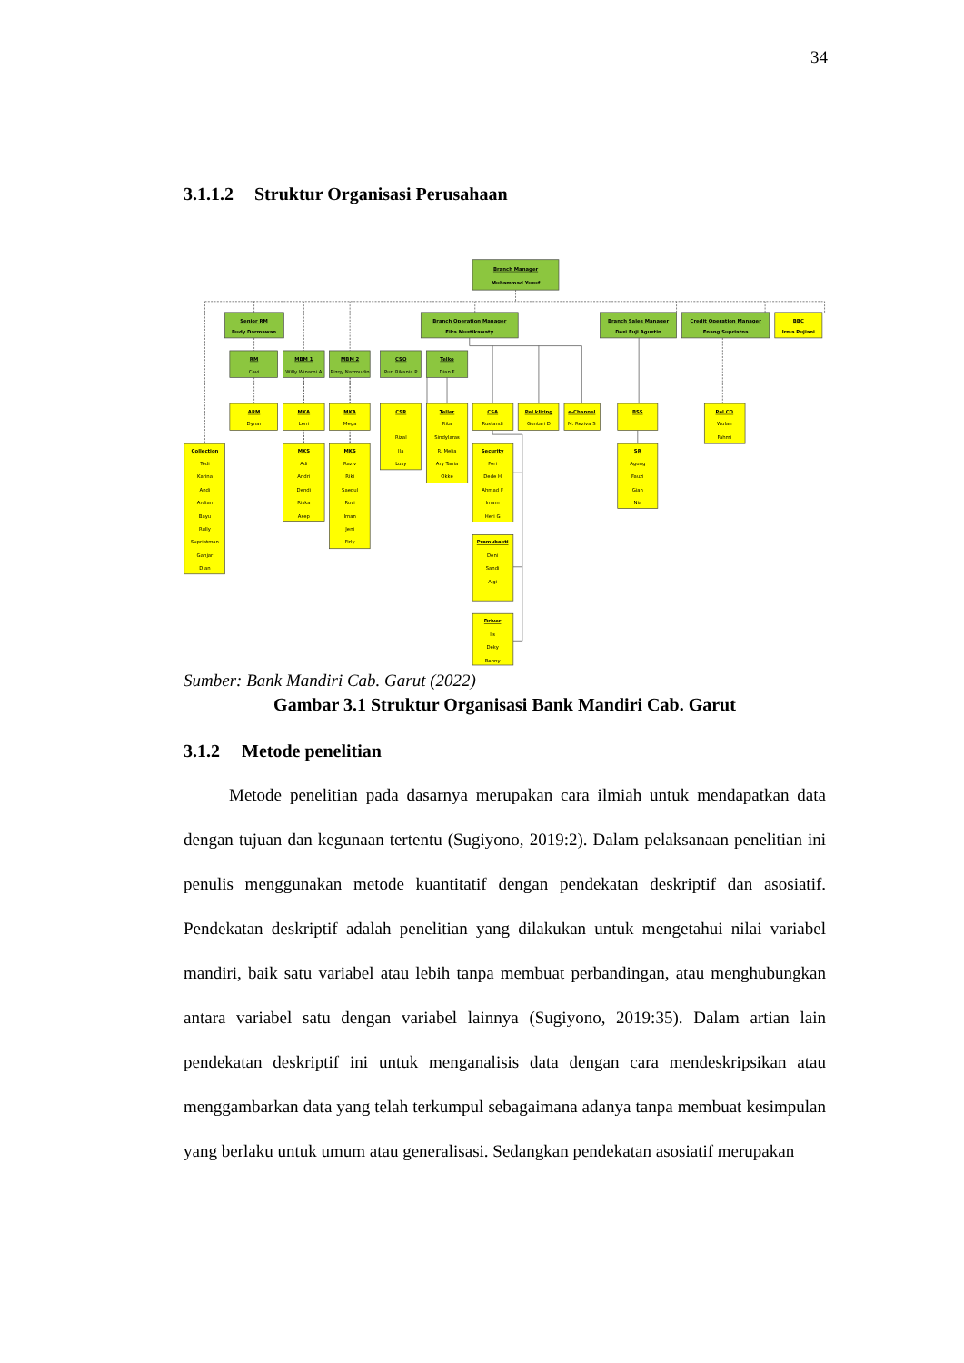34
3.1.1.2 Struktur Organisasi Perusahaan
Branch Manager
Muhammad Yusuf
Senior RM
Budy Darmawan
Branch Operation Manager
Fika Mustikawaty
Branch Sales Manager
Desi Fuji Agustin
Credit Operation Manager
Enang Supriatna
BBC
Irma Pujiani
RM
Cevi
MBM 1
Willy Winarni A
MBM 2
Rizqy Nazmudin
CSO
Puri Rikania P
Telko
Dian F
ARM
Dynar
MKA
Leni
MKA
Mega
CSR
Rizal
Ila
Lusy
Teller
Rita
Sindylaras
R. Melia
Ary Tania
Okke
CSA
Rustandi
Pel kliring
Guntari D
e-Channel
M. Reziva S
BSS
Pel CO
Wulan
Fahmi
Collection
Tedi
Karina
Andi
Ardian
Bayu
Rully
Supriatman
Ganjar
Dian
MKS
Adi
Andri
Dendi
Riska
Asep
MKS
Raziv
Riki
Saepul
Rovi
Iman
Jeni
Firly
Security
Feri
Dede H
Ahmad F
Imam
Heri G
SR
Agung
Fauzi
Gian
Nia
Pramubakti
Deni
Sandi
Algi
Driver
Iis
Deky
Benny
Sumber: Bank Mandiri Cab. Garut (2022)
Gambar 3.1 Struktur Organisasi Bank Mandiri Cab. Garut
3.1.2 Metode penelitian
Metode penelitian pada dasarnya merupakan cara ilmiah untuk mendapatkan data dengan tujuan dan kegunaan tertentu (Sugiyono, 2019:2). Dalam pelaksanaan penelitian ini penulis menggunakan metode kuantitatif dengan pendekatan deskriptif dan asosiatif. Pendekatan deskriptif adalah penelitian yang dilakukan untuk mengetahui nilai variabel mandiri, baik satu variabel atau lebih tanpa membuat perbandingan, atau menghubungkan antara variabel satu dengan variabel lainnya (Sugiyono, 2019:35). Dalam artian lain pendekatan deskriptif ini untuk menganalisis data dengan cara mendeskripsikan atau menggambarkan data yang telah terkumpul sebagaimana adanya tanpa membuat kesimpulan yang berlaku untuk umum atau generalisasi. Sedangkan pendekatan asosiatif merupakan